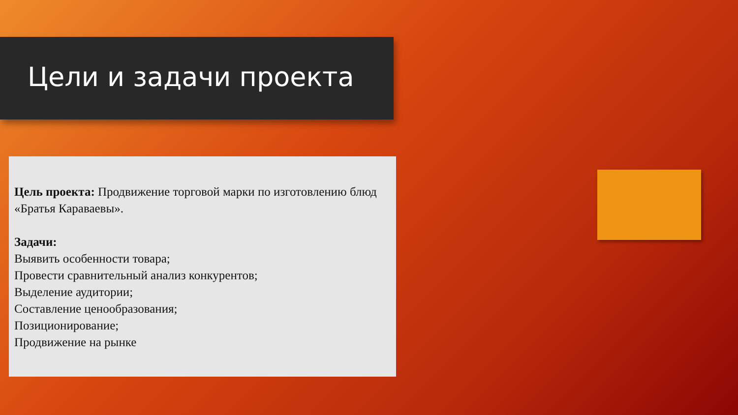Цели и задачи проекта
Цель проекта: Продвижение торговой марки по изготовлению блюд «Братья Караваевы».
Задачи:
Выявить особенности товара;
Провести сравнительный анализ конкурентов;
Выделение аудитории;
Составление ценообразования;
Позиционирование;
Продвижение на рынке